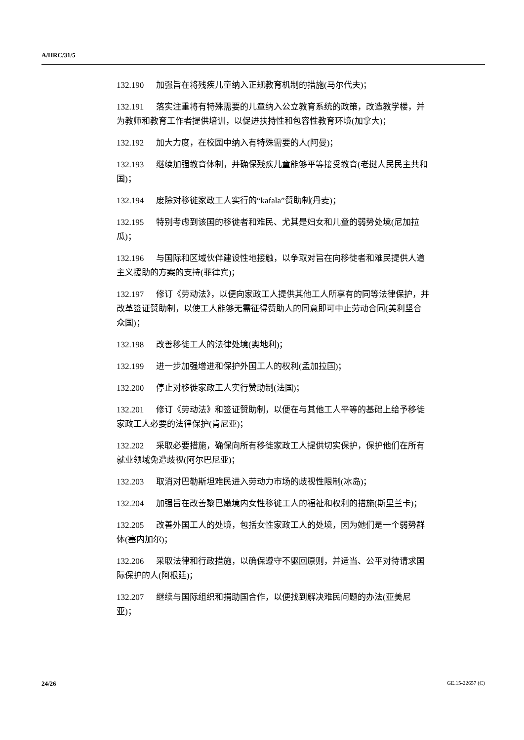A/HRC/31/5
132.190 加强旨在将残疾儿童纳入正规教育机制的措施(马尔代夫)；
132.191 落实注重将有特殊需要的儿童纳入公立教育系统的政策，改造教学楼，并为教师和教育工作者提供培训，以促进扶持性和包容性教育环境(加拿大)；
132.192 加大力度，在校园中纳入有特殊需要的人(阿曼)；
132.193 继续加强教育体制，并确保残疾儿童能够平等接受教育(老挝人民民主共和国)；
132.194 废除对移徙家政工人实行的“kafala”赞助制(丹麦)；
132.195 特别考虑到该国的移徙者和难民、尤其是妇女和儿童的弱势处境(尼加拉瓜)；
132.196 与国际和区域伙伴建设性地接触，以争取对旨在向移徙者和难民提供人道主义援助的方案的支持(菲律宾)；
132.197 修订《劳动法》，以便向家政工人提供其他工人所享有的同等法律保护，并改革签证赞助制，以使工人能够无需征得赞助人的同意即可中止劳动合同(美利坚合众国)；
132.198 改善移徙工人的法律处境(奥地利)；
132.199 进一步加强增进和保护外国工人的权利(孟加拉国)；
132.200 停止对移徙家政工人实行赞助制(法国)；
132.201 修订《劳动法》和签证赞助制，以便在与其他工人平等的基础上给予移徙家政工人必要的法律保护(肯尼亚)；
132.202 采取必要措施，确保向所有移徙家政工人提供切实保护，保护他们在所有就业领域免遭歧视(阿尔巴尼亚)；
132.203 取消对巴勒斯坦难民进入劳动力市场的歧视性限制(冰岛)；
132.204 加强旨在改善黎巴嫩境内女性移徙工人的福祉和权利的措施(斯里兰卡)；
132.205 改善外国工人的处境，包括女性家政工人的处境，因为她们是一个弱势群体(塞内加尔)；
132.206 采取法律和行政措施，以确保遵守不驱回原则，并适当、公平对待请求国际保护的人(阿根廷)；
132.207 继续与国际组织和捐助国合作，以便找到解决难民问题的办法(亚美尼亚)；
24/26 GE.15-22657 (C)